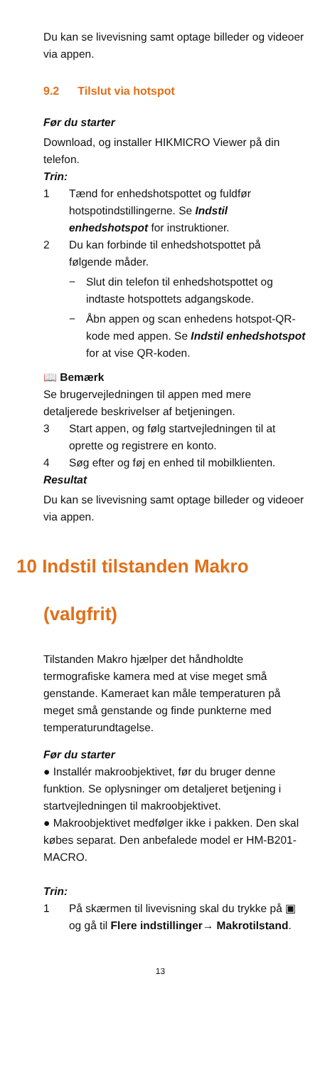Du kan se livevisning samt optage billeder og videoer via appen.
9.2 Tilslut via hotspot
Før du starter
Download, og installer HIKMICRO Viewer på din telefon.
Trin:
1 Tænd for enhedshotspottet og fuldfør hotspotindstillingerne. Se Indstil enhedshotspot for instruktioner.
2 Du kan forbinde til enhedshotspottet på følgende måder.
− Slut din telefon til enhedshotspottet og indtaste hotspottets adgangskode.
− Åbn appen og scan enhedens hotspot-QR-kode med appen. Se Indstil enhedshotspot for at vise QR-koden.
📖 Bemærk
Se brugervejledningen til appen med mere detaljerede beskrivelser af betjeningen.
3 Start appen, og følg startvejledningen til at oprette og registrere en konto.
4 Søg efter og føj en enhed til mobilklienten.
Resultat
Du kan se livevisning samt optage billeder og videoer via appen.
10 Indstil tilstanden Makro
(valgfrit)
Tilstanden Makro hjælper det håndholdte termografiske kamera med at vise meget små genstande. Kameraet kan måle temperaturen på meget små genstande og finde punkterne med temperaturundtagelse.
Før du starter
● Installér makroobjektivet, før du bruger denne funktion. Se oplysninger om detaljeret betjening i startvejledningen til makroobjektivet.
● Makroobjektivet medfølger ikke i pakken. Den skal købes separat. Den anbefalede model er HM-B201-MACRO.
Trin:
1 På skærmen til livevisning skal du trykke på ▣ og gå til Flere indstillinger→ Makrotilstand.
13